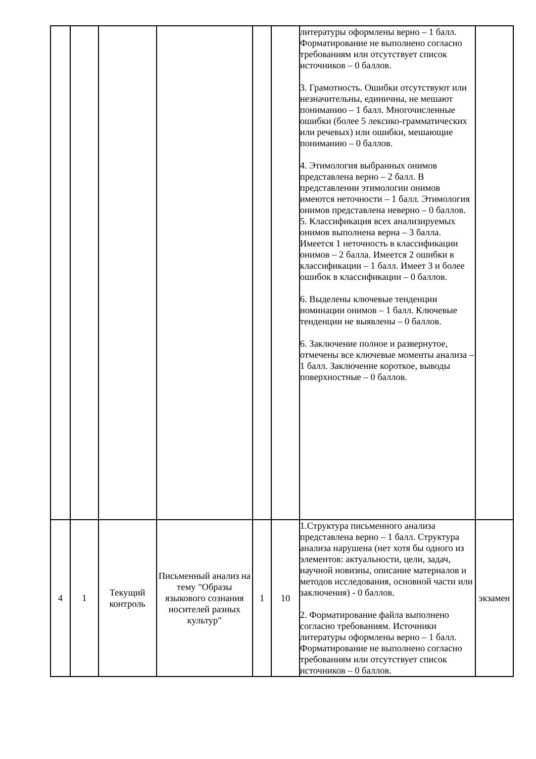| | | | | | | литературы оформлены верно – 1 балл. Форматирование не выполнено согласно требованиям или отсутствует список источников – 0 баллов. 3. Грамотность. Ошибки отсутствуют или незначительны, единичны, не мешают пониманию – 1 балл. Многочисленные ошибки (более 5 лексико-грамматических или речевых) или ошибки, мешающие пониманию – 0 баллов. 4. Этимология выбранных онимов представлена верно – 2 балл. В представлении этимологии онимов имеются неточности – 1 балл. Этимология онимов представлена неверно – 0 баллов. 5. Классификация всех анализируемых онимов выполнена верна – 3 балла. Имеется 1 неточность в классификации онимов – 2 балла. Имеется 2 ошибки в классификации – 1 балл. Имеет 3 и более ошибок в классификации – 0 баллов. 6. Выделены ключевые тенденции номинации онимов – 1 балл. Ключевые тенденции не выявлены – 0 баллов. 6. Заключение полное и развернутое, отмечены все ключевые моменты анализа – 1 балл. Заключение короткое, выводы поверхностные – 0 баллов. | |
| 4 | 1 | Текущий контроль | Письменный анализ на тему "Образы языкового сознания носителей разных культур" | 1 | 10 | 1.Структура письменного анализа представлена верно – 1 балл. Структура анализа нарушена (нет хотя бы одного из элементов: актуальности, цели, задач, научной новизны, описание материалов и методов исследования, основной части или заключения) - 0 баллов. 2. Форматирование файла выполнено согласно требованиям. Источники литературы оформлены верно – 1 балл. Форматирование не выполнено согласно требованиям или отсутствует список источников – 0 баллов. | экзамен |